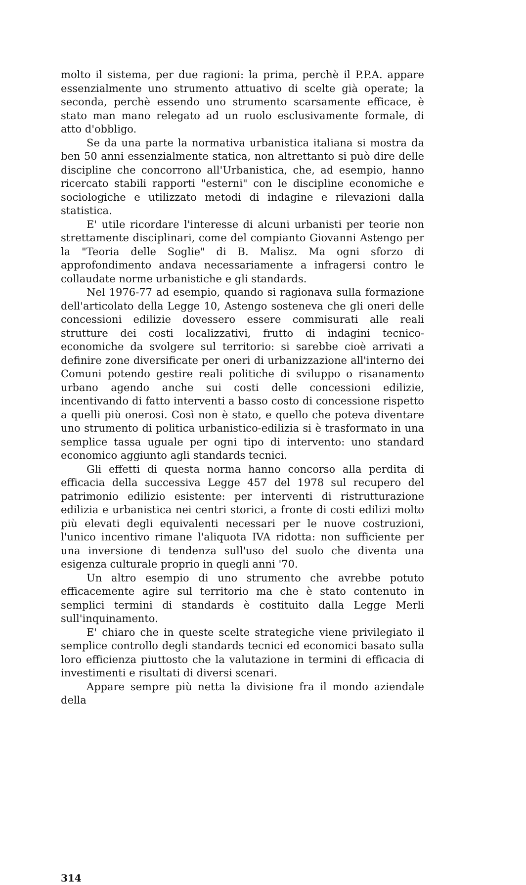molto il sistema, per due ragioni: la prima, perchè il P.P.A. appare essenzialmente uno strumento attuativo di scelte già operate; la seconda, perchè essendo uno strumento scarsamente efficace, è stato man mano relegato ad un ruolo esclusivamente formale, di atto d'obbligo.
Se da una parte la normativa urbanistica italiana si mostra da ben 50 anni essenzialmente statica, non altrettanto si può dire delle discipline che concorrono all'Urbanistica, che, ad esempio, hanno ricercato stabili rapporti "esterni" con le discipline economiche e sociologiche e utilizzato metodi di indagine e rilevazioni dalla statistica.
E' utile ricordare l'interesse di alcuni urbanisti per teorie non strettamente disciplinari, come del compianto Giovanni Astengo per la "Teoria delle Soglie" di B. Malisz. Ma ogni sforzo di approfondimento andava necessariamente a infragersi contro le collaudate norme urbanistiche e gli standards.
Nel 1976-77 ad esempio, quando si ragionava sulla formazione dell'articolato della Legge 10, Astengo sosteneva che gli oneri delle concessioni edilizie dovessero essere commisurati alle reali strutture dei costi localizzativi, frutto di indagini tecnico-economiche da svolgere sul territorio: si sarebbe cioè arrivati a definire zone diversificate per oneri di urbanizzazione all'interno dei Comuni potendo gestire reali politiche di sviluppo o risanamento urbano agendo anche sui costi delle concessioni edilizie, incentivando di fatto interventi a basso costo di concessione rispetto a quelli più onerosi. Così non è stato, e quello che poteva diventare uno strumento di politica urbanistico-edilizia si è trasformato in una semplice tassa uguale per ogni tipo di intervento: uno standard economico aggiunto agli standards tecnici.
Gli effetti di questa norma hanno concorso alla perdita di efficacia della successiva Legge 457 del 1978 sul recupero del patrimonio edilizio esistente: per interventi di ristrutturazione edilizia e urbanistica nei centri storici, a fronte di costi edilizi molto più elevati degli equivalenti necessari per le nuove costruzioni, l'unico incentivo rimane l'aliquota IVA ridotta: non sufficiente per una inversione di tendenza sull'uso del suolo che diventa una esigenza culturale proprio in quegli anni '70.
Un altro esempio di uno strumento che avrebbe potuto efficacemente agire sul territorio ma che è stato contenuto in semplici termini di standards è costituito dalla Legge Merli sull'inquinamento.
E' chiaro che in queste scelte strategiche viene privilegiato il semplice controllo degli standards tecnici ed economici basato sulla loro efficienza piuttosto che la valutazione in termini di efficacia di investimenti e risultati di diversi scenari.
Appare sempre più netta la divisione fra il mondo aziendale della
314